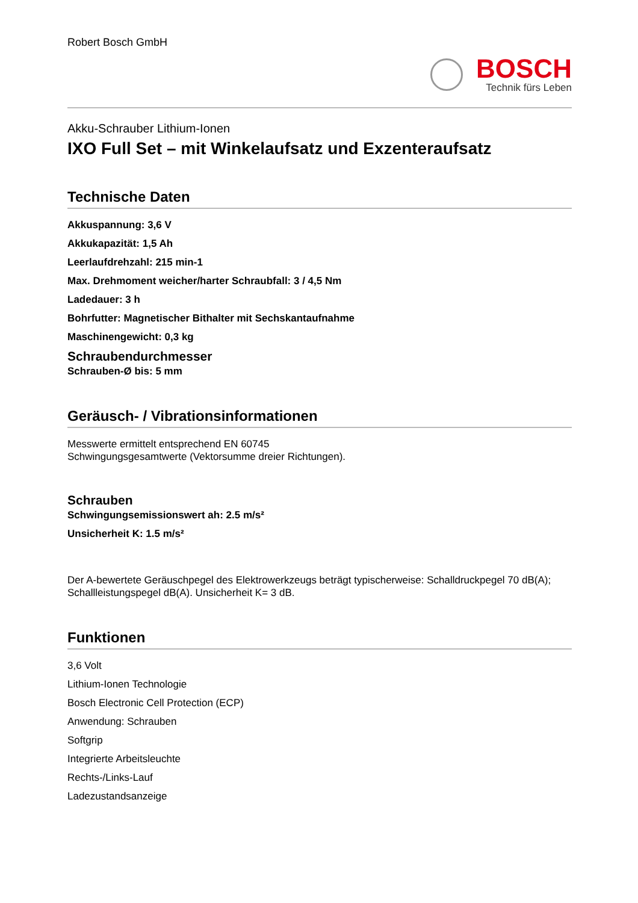Robert Bosch GmbH
BOSCH
Technik fürs Leben
Akku-Schrauber Lithium-Ionen
IXO Full Set – mit Winkelaufsatz und Exzenteraufsatz
Technische Daten
Akkuspannung: 3,6 V
Akkukapazität: 1,5 Ah
Leerlaufdrehzahl: 215 min-1
Max. Drehmoment weicher/harter Schraubfall: 3 / 4,5 Nm
Ladedauer: 3 h
Bohrfutter: Magnetischer Bithalter mit Sechskantaufnahme
Maschinengewicht: 0,3 kg
Schraubendurchmesser
Schrauben-Ø bis: 5 mm
Geräusch- / Vibrationsinformationen
Messwerte ermittelt entsprechend EN 60745
Schwingungsgesamtwerte (Vektorsumme dreier Richtungen).
Schrauben
Schwingungsemissionswert ah: 2.5 m/s²
Unsicherheit K: 1.5 m/s²
Der A-bewertete Geräuschpegel des Elektrowerkzeugs beträgt typischerweise: Schalldruckpegel 70 dB(A); Schallleistungspegel dB(A). Unsicherheit K= 3 dB.
Funktionen
3,6 Volt
Lithium-Ionen Technologie
Bosch Electronic Cell Protection (ECP)
Anwendung: Schrauben
Softgrip
Integrierte Arbeitsleuchte
Rechts-/Links-Lauf
Ladezustandsanzeige